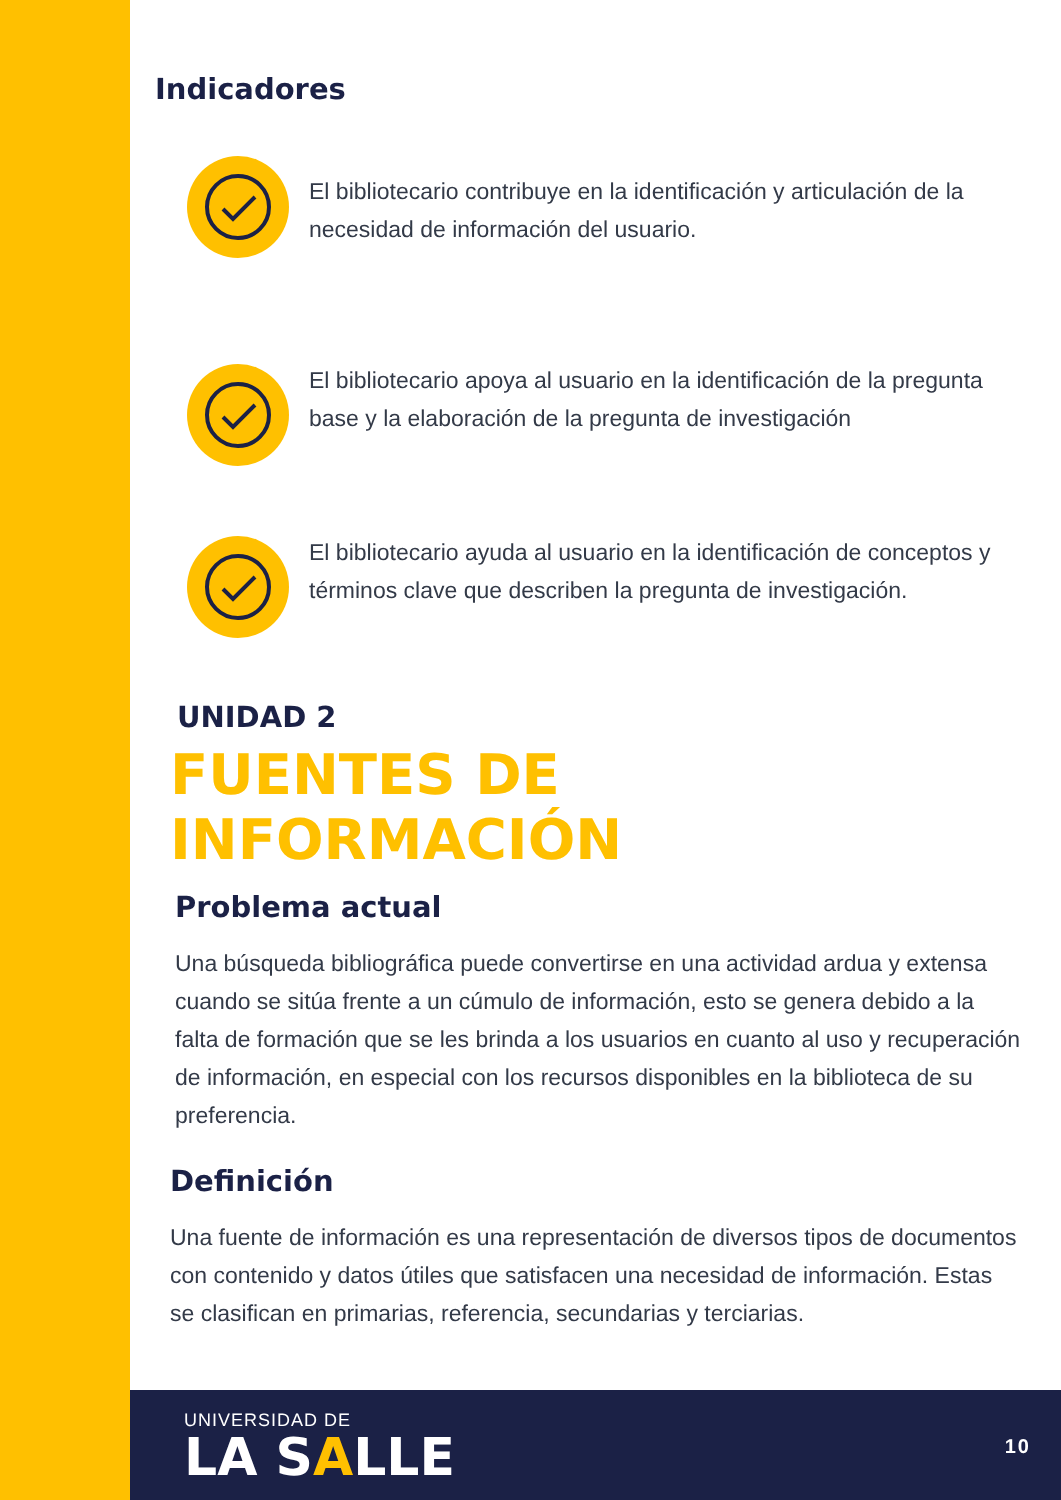Indicadores
El bibliotecario contribuye en la identificación y articulación de la necesidad de información del usuario.
El bibliotecario apoya al usuario en la identificación de la pregunta base y la elaboración de la pregunta de investigación
El bibliotecario ayuda al usuario en la identificación de conceptos y términos clave que describen la pregunta de investigación.
UNIDAD 2
FUENTES DE INFORMACIÓN
Problema actual
Una búsqueda bibliográfica puede convertirse en una actividad ardua y extensa cuando se sitúa frente a un cúmulo de información, esto se genera debido a la falta de formación que se les brinda a los usuarios en cuanto al uso y recuperación de información, en especial con los recursos disponibles en la biblioteca de su preferencia.
Definición
Una fuente de información es una representación de diversos tipos de documentos con contenido y datos útiles que satisfacen una necesidad de información. Estas se clasifican en primarias, referencia, secundarias y terciarias.
UNIVERSIDAD DE
LA SALLE
10